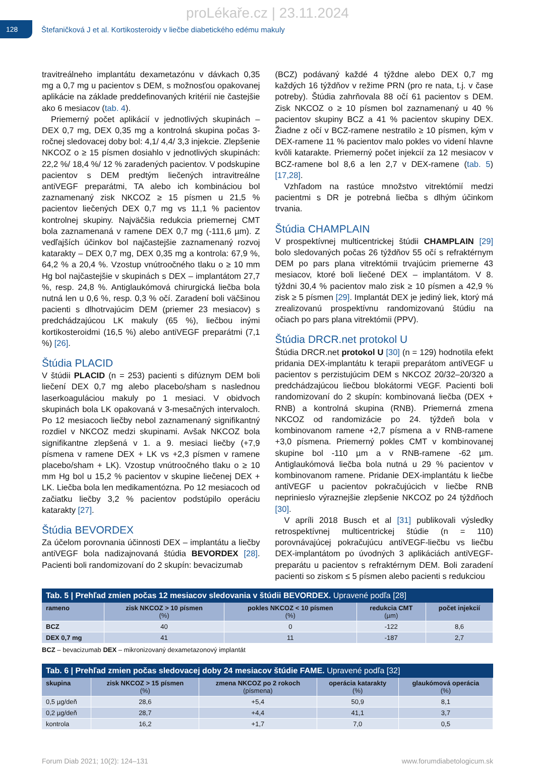proLékaře.cz | 23.11.2024
128
Štefaničková J et al. Kortikosteroidy v liečbe diabetického edému makuly
travitreálneho implantátu dexametazónu v dávkach 0,35 mg a 0,7 mg u pacientov s DEM, s možnosťou opakovanej aplikácie na základe preddefinovaných kritérií nie častejšie ako 6 mesiacov (tab. 4).
Priemerný počet aplikácií v jednotlivých skupinách – DEX 0,7 mg, DEX 0,35 mg a kontrolná skupina počas 3-ročnej sledovacej doby bol: 4,1/ 4,4/ 3,3 injekcie. Zlepšenie NKCOZ o ≥ 15 písmen dosiahlo v jednotlivých skupinách: 22,2 %/ 18,4 %/ 12 % zaradených pacientov. V podskupine pacientov s DEM predtým liečených intravitreálne antiVEGF preparátmi, TA alebo ich kombináciou bol zaznamenaný zisk NKCOZ ≥ 15 písmen u 21,5 % pacientov liečených DEX 0,7 mg vs 11,1 % pacientov kontrolnej skupiny. Najväčšia redukcia priemernej CMT bola zaznamenaná v ramene DEX 0,7 mg (-111,6 µm). Z vedľajších účinkov bol najčastejšie zaznamenaný rozvoj katarakty – DEX 0,7 mg, DEX 0,35 mg a kontrola: 67,9 %, 64,2 % a 20,4 %. Vzostup vnútroočného tlaku o ≥ 10 mm Hg bol najčastejšie v skupinách s DEX – implantátom 27,7 %, resp. 24,8 %. Antiglaukómová chirurgická liečba bola nutná len u 0,6 %, resp. 0,3 % očí. Zaradení boli väčšinou pacienti s dlhotrvajúcim DEM (priemer 23 mesiacov) s predchádzajúcou LK makuly (65 %), liečbou inými kortikosteroidmi (16,5 %) alebo antiVEGF preparátmi (7,1 %) [26].
Štúdia PLACID
V štúdii PLACID (n = 253) pacienti s difúznym DEM boli liečení DEX 0,7 mg alebo placebo/sham s naslednou laserkoaguláciou makuly po 1 mesiaci. V obidvoch skupinách bola LK opakovaná v 3-mesačných intervaloch. Po 12 mesiacoch liečby nebol zaznamenaný signifikantný rozdiel v NKCOZ medzi skupinami. Avšak NKCOZ bola signifikantne zlepšená v 1. a 9. mesiaci liečby (+7,9 písmena v ramene DEX + LK vs +2,3 písmen v ramene placebo/sham + LK). Vzostup vnútroočného tlaku o ≥ 10 mm Hg bol u 15,2 % pacientov v skupine liečenej DEX + LK. Liečba bola len medikamentózna. Po 12 mesiacoch od začiatku liečby 3,2 % pacientov podstúpilo operáciu katarakty [27].
Štúdia BEVORDEX
Za účelom porovnania účinnosti DEX – implantátu a liečby antiVEGF bola nadizajnovaná štúdia BEVORDEX [28]. Pacienti boli randomizovaní do 2 skupín: bevacizumab
(BCZ) podávaný každé 4 týždne alebo DEX 0,7 mg každých 16 týždňov v režime PRN (pro re nata, t.j. v čase potreby). Štúdia zahrňovala 88 očí 61 pacientov s DEM. Zisk NKCOZ o ≥ 10 písmen bol zaznamenaný u 40 % pacientov skupiny BCZ a 41 % pacientov skupiny DEX. Žiadne z očí v BCZ-ramene nestratilo ≥ 10 písmen, kým v DEX-ramene 11 % pacientov malo pokles vo videní hlavne kvôli katarakte. Priemerný počet injekcií za 12 mesiacov v BCZ-ramene bol 8,6 a len 2,7 v DEX-ramene (tab. 5) [17,28].
Vzhľadom na rastúce množstvo vitrektómií medzi pacientmi s DR je potrebná liečba s dlhým účinkom trvania.
Štúdia CHAMPLAIN
V prospektívnej multicentrickej štúdii CHAMPLAIN [29] bolo sledovaných počas 26 týždňov 55 očí s refraktérnym DEM po pars plana vitrektómii trvajúcim priemerne 43 mesiacov, ktoré boli liečené DEX – implantátom. V 8. týždni 30,4 % pacientov malo zisk ≥ 10 písmen a 42,9 % zisk ≥ 5 písmen [29]. Implantát DEX je jediný liek, ktorý má zrealizovanú prospektívnu randomizovanú štúdiu na očiach po pars plana vitrektómii (PPV).
Štúdia DRCR.net protokol U
Štúdia DRCR.net protokol U [30] (n = 129) hodnotila efekt pridania DEX-implantátu k terapii preparátom antiVEGF u pacientov s perzistujúcim DEM s NKCOZ 20/32–20/320 a predchádzajúcou liečbou blokátormi VEGF. Pacienti boli randomizovaní do 2 skupín: kombinovaná liečba (DEX + RNB) a kontrolná skupina (RNB). Priemerná zmena NKCOZ od randomizácie po 24. týždeň bola v kombinovanom ramene +2,7 písmena a v RNB-ramene +3,0 písmena. Priemerný pokles CMT v kombinovanej skupine bol -110 µm a v RNB-ramene -62 µm. Antiglaukómová liečba bola nutná u 29 % pacientov v kombinovanom ramene. Pridanie DEX-implantátu k liečbe antiVEGF u pacientov pokračujúcich v liečbe RNB neprinieslo výraznejšie zlepšenie NKCOZ po 24 týždňoch [30].
V apríli 2018 Busch et al [31] publikovali výsledky retrospektívnej multicentrickej štúdie (n = 110) porovnávajúcej pokračujúcu antiVEGF-liečbu vs liečbu DEX-implantátom po úvodných 3 aplikáciách antiVEGF-preparátu u pacientov s refraktérnym DEM. Boli zaradení pacienti so ziskom ≤ 5 písmen alebo pacienti s redukciou
Tab. 5 | Prehľad zmien počas 12 mesiacov sledovania v štúdii BEVORDEX. Upravené podľa [28]
| rameno | zisk NKCOZ > 10 písmen (%) | pokles NKCOZ < 10 písmen (%) | redukcia CMT (µm) | počet injekcií |
| --- | --- | --- | --- | --- |
| BCZ | 40 | 0 | -122 | 8,6 |
| DEX 0,7 mg | 41 | 11 | -187 | 2,7 |
BCZ – bevacizumab DEX – mikronizovaný dexametazonový implantát
Tab. 6 | Prehľad zmien počas sledovacej doby 24 mesiacov štúdie FAME. Upravené podľa [32]
| skupina | zisk NKCOZ > 15 písmen (%) | zmena NKCOZ po 2 rokoch (písmena) | operácia katarakty (%) | glaukómová operácia (%) |
| --- | --- | --- | --- | --- |
| 0,5 µg/deň | 28,6 | +5,4 | 50,9 | 8,1 |
| 0,2 µg/deň | 28,7 | +4,4 | 41,1 | 3,7 |
| kontrola | 16,2 | +1,7 | 7,0 | 0,5 |
Forum Diab 2021; 10(2): 124–131 www.forumdiabetologicum.sk